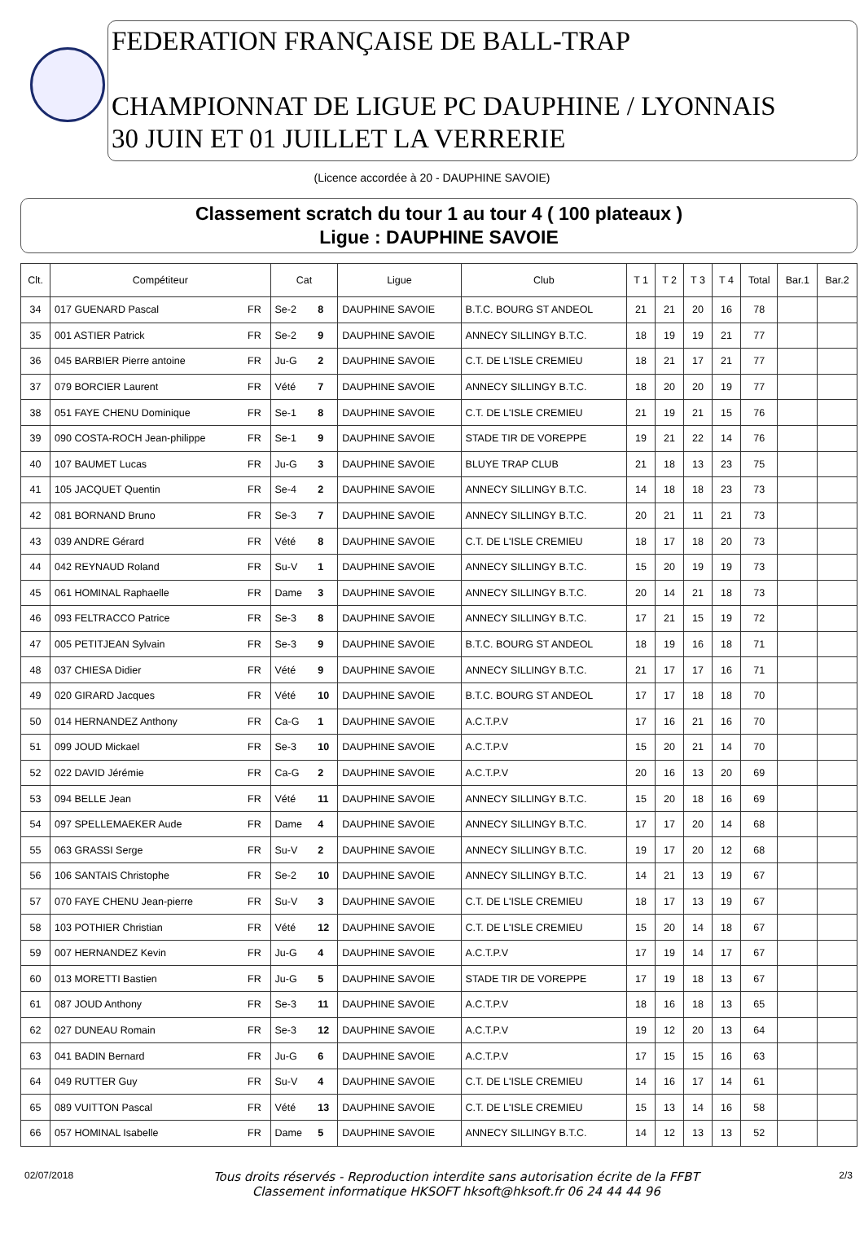FEDERATION FRANÇAISE DE BALL-TRAP
CHAMPIONNAT DE LIGUE PC DAUPHINE / LYONNAIS
30 JUIN ET 01 JUILLET LA VERRERIE
(Licence accordée à 20 - DAUPHINE SAVOIE)
Classement scratch du tour 1 au tour 4 ( 100 plateaux )
Ligue : DAUPHINE SAVOIE
| Clt. | Compétiteur | | Cat | | Ligue | Club | T 1 | T 2 | T 3 | T 4 | Total | Bar.1 | Bar.2 |
| --- | --- | --- | --- | --- | --- | --- | --- | --- | --- | --- | --- | --- | --- |
| 34 | 017 GUENARD Pascal | FR | Se-2 | 8 | DAUPHINE SAVOIE | B.T.C. BOURG ST ANDEOL | 21 | 21 | 20 | 16 | 78 | | |
| 35 | 001 ASTIER Patrick | FR | Se-2 | 9 | DAUPHINE SAVOIE | ANNECY SILLINGY B.T.C. | 18 | 19 | 19 | 21 | 77 | | |
| 36 | 045 BARBIER Pierre antoine | FR | Ju-G | 2 | DAUPHINE SAVOIE | C.T. DE L'ISLE CREMIEU | 18 | 21 | 17 | 21 | 77 | | |
| 37 | 079 BORCIER Laurent | FR | Vété | 7 | DAUPHINE SAVOIE | ANNECY SILLINGY B.T.C. | 18 | 20 | 20 | 19 | 77 | | |
| 38 | 051 FAYE CHENU Dominique | FR | Se-1 | 8 | DAUPHINE SAVOIE | C.T. DE L'ISLE CREMIEU | 21 | 19 | 21 | 15 | 76 | | |
| 39 | 090 COSTA-ROCH Jean-philippe | FR | Se-1 | 9 | DAUPHINE SAVOIE | STADE TIR DE VOREPPE | 19 | 21 | 22 | 14 | 76 | | |
| 40 | 107 BAUMET Lucas | FR | Ju-G | 3 | DAUPHINE SAVOIE | BLUYE TRAP CLUB | 21 | 18 | 13 | 23 | 75 | | |
| 41 | 105 JACQUET Quentin | FR | Se-4 | 2 | DAUPHINE SAVOIE | ANNECY SILLINGY B.T.C. | 14 | 18 | 18 | 23 | 73 | | |
| 42 | 081 BORNAND Bruno | FR | Se-3 | 7 | DAUPHINE SAVOIE | ANNECY SILLINGY B.T.C. | 20 | 21 | 11 | 21 | 73 | | |
| 43 | 039 ANDRE Gérard | FR | Vété | 8 | DAUPHINE SAVOIE | C.T. DE L'ISLE CREMIEU | 18 | 17 | 18 | 20 | 73 | | |
| 44 | 042 REYNAUD Roland | FR | Su-V | 1 | DAUPHINE SAVOIE | ANNECY SILLINGY B.T.C. | 15 | 20 | 19 | 19 | 73 | | |
| 45 | 061 HOMINAL Raphaelle | FR | Dame | 3 | DAUPHINE SAVOIE | ANNECY SILLINGY B.T.C. | 20 | 14 | 21 | 18 | 73 | | |
| 46 | 093 FELTRACCO Patrice | FR | Se-3 | 8 | DAUPHINE SAVOIE | ANNECY SILLINGY B.T.C. | 17 | 21 | 15 | 19 | 72 | | |
| 47 | 005 PETITJEAN Sylvain | FR | Se-3 | 9 | DAUPHINE SAVOIE | B.T.C. BOURG ST ANDEOL | 18 | 19 | 16 | 18 | 71 | | |
| 48 | 037 CHIESA Didier | FR | Vété | 9 | DAUPHINE SAVOIE | ANNECY SILLINGY B.T.C. | 21 | 17 | 17 | 16 | 71 | | |
| 49 | 020 GIRARD Jacques | FR | Vété | 10 | DAUPHINE SAVOIE | B.T.C. BOURG ST ANDEOL | 17 | 17 | 18 | 18 | 70 | | |
| 50 | 014 HERNANDEZ Anthony | FR | Ca-G | 1 | DAUPHINE SAVOIE | A.C.T.P.V | 17 | 16 | 21 | 16 | 70 | | |
| 51 | 099 JOUD Mickael | FR | Se-3 | 10 | DAUPHINE SAVOIE | A.C.T.P.V | 15 | 20 | 21 | 14 | 70 | | |
| 52 | 022 DAVID Jérémie | FR | Ca-G | 2 | DAUPHINE SAVOIE | A.C.T.P.V | 20 | 16 | 13 | 20 | 69 | | |
| 53 | 094 BELLE Jean | FR | Vété | 11 | DAUPHINE SAVOIE | ANNECY SILLINGY B.T.C. | 15 | 20 | 18 | 16 | 69 | | |
| 54 | 097 SPELLEMAEKER Aude | FR | Dame | 4 | DAUPHINE SAVOIE | ANNECY SILLINGY B.T.C. | 17 | 17 | 20 | 14 | 68 | | |
| 55 | 063 GRASSI Serge | FR | Su-V | 2 | DAUPHINE SAVOIE | ANNECY SILLINGY B.T.C. | 19 | 17 | 20 | 12 | 68 | | |
| 56 | 106 SANTAIS Christophe | FR | Se-2 | 10 | DAUPHINE SAVOIE | ANNECY SILLINGY B.T.C. | 14 | 21 | 13 | 19 | 67 | | |
| 57 | 070 FAYE CHENU Jean-pierre | FR | Su-V | 3 | DAUPHINE SAVOIE | C.T. DE L'ISLE CREMIEU | 18 | 17 | 13 | 19 | 67 | | |
| 58 | 103 POTHIER Christian | FR | Vété | 12 | DAUPHINE SAVOIE | C.T. DE L'ISLE CREMIEU | 15 | 20 | 14 | 18 | 67 | | |
| 59 | 007 HERNANDEZ Kevin | FR | Ju-G | 4 | DAUPHINE SAVOIE | A.C.T.P.V | 17 | 19 | 14 | 17 | 67 | | |
| 60 | 013 MORETTI Bastien | FR | Ju-G | 5 | DAUPHINE SAVOIE | STADE TIR DE VOREPPE | 17 | 19 | 18 | 13 | 67 | | |
| 61 | 087 JOUD Anthony | FR | Se-3 | 11 | DAUPHINE SAVOIE | A.C.T.P.V | 18 | 16 | 18 | 13 | 65 | | |
| 62 | 027 DUNEAU Romain | FR | Se-3 | 12 | DAUPHINE SAVOIE | A.C.T.P.V | 19 | 12 | 20 | 13 | 64 | | |
| 63 | 041 BADIN Bernard | FR | Ju-G | 6 | DAUPHINE SAVOIE | A.C.T.P.V | 17 | 15 | 15 | 16 | 63 | | |
| 64 | 049 RUTTER Guy | FR | Su-V | 4 | DAUPHINE SAVOIE | C.T. DE L'ISLE CREMIEU | 14 | 16 | 17 | 14 | 61 | | |
| 65 | 089 VUITTON Pascal | FR | Vété | 13 | DAUPHINE SAVOIE | C.T. DE L'ISLE CREMIEU | 15 | 13 | 14 | 16 | 58 | | |
| 66 | 057 HOMINAL Isabelle | FR | Dame | 5 | DAUPHINE SAVOIE | ANNECY SILLINGY B.T.C. | 14 | 12 | 13 | 13 | 52 | | |
02/07/2018 Tous droits réservés - Reproduction interdite sans autorisation écrite de la FFBT
Classement informatique HKSOFT hksoft@hksoft.fr 06 24 44 44 96 2/3